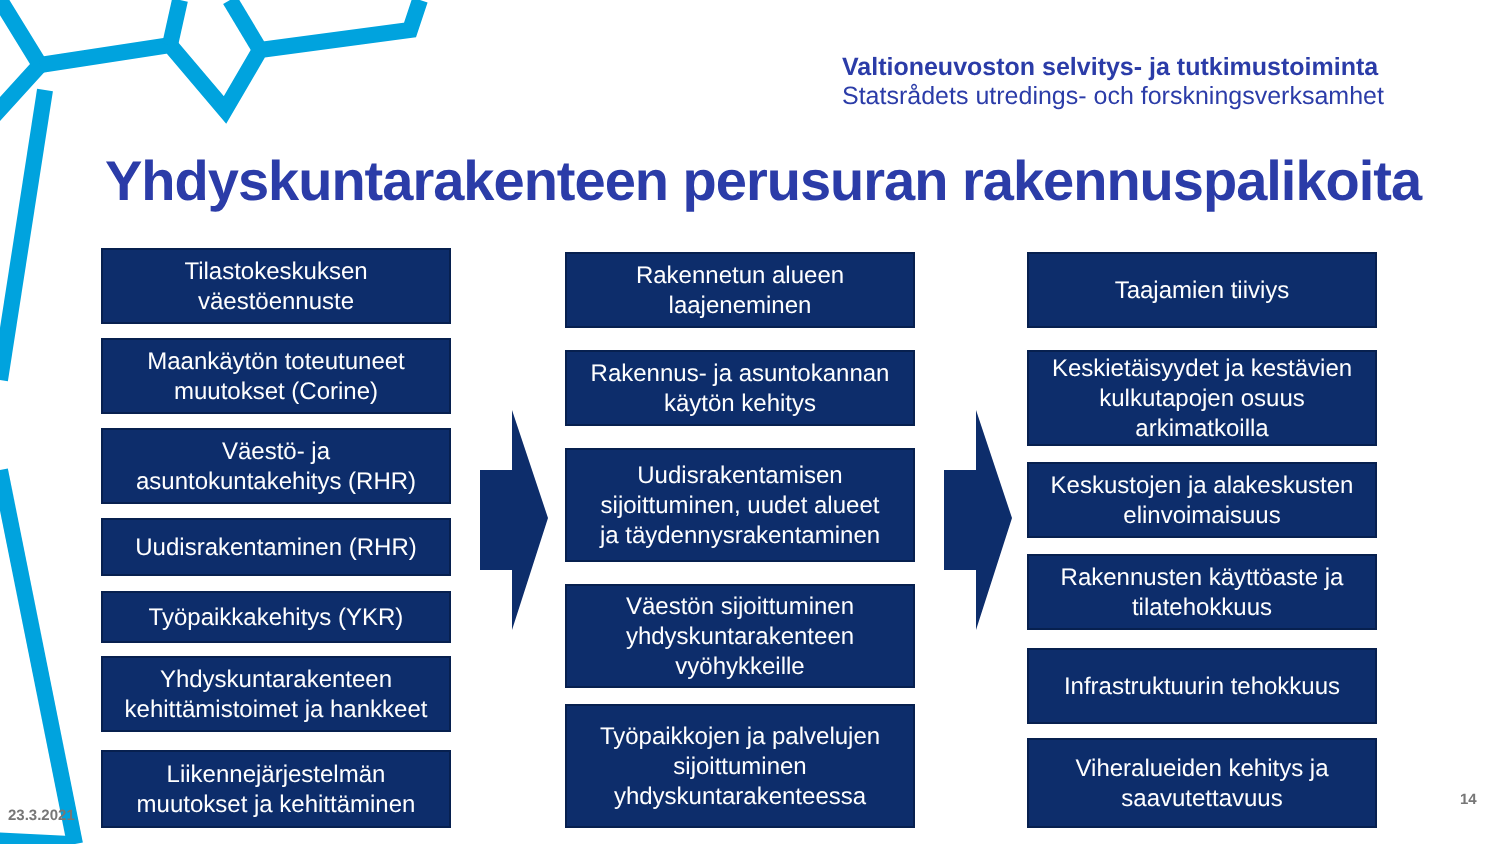Valtioneuvoston selvitys- ja tutkimustoiminta
Statsrådets utredings- och forskningsverksamhet
Yhdyskuntarakenteen perusuran rakennuspalikoita
Tilastokeskuksen
väestöennuste
Maankäytön toteutuneet
muutokset (Corine)
Väestö- ja
asuntokuntakehitys (RHR)
Uudisrakentaminen (RHR)
Työpaikkakehitys (YKR)
Yhdyskuntarakenteen
kehittämistoimet ja hankkeet
Liikennejärjestelmän
muutokset ja kehittäminen
Rakennetun alueen
laajeneminen
Rakennus- ja asuntokannan
käytön kehitys
Uudisrakentamisen
sijoittuminen, uudet alueet
ja täydennysrakentaminen
Väestön sijoittuminen
yhdyskuntarakenteen
vyöhykkeille
Työpaikkojen ja palvelujen
sijoittuminen
yhdyskuntarakenteessa
Taajamien tiiviys
Keskietäisyydet ja kestävien
kulkutapojen osuus
arkimatkoilla
Keskustojen ja alakeskusten
elinvoimaisuus
Rakennusten käyttöaste ja
tilatehokkuus
Infrastruktuurin tehokkuus
Viheralueiden kehitys ja
saavutettavuus
23.3.2021
14